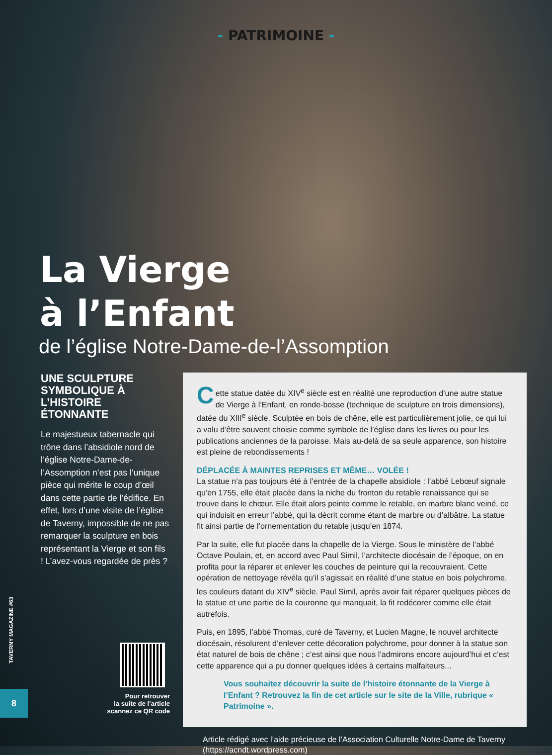- PATRIMOINE -
La Vierge
à l’Enfant
de l’église Notre-Dame-de-l’Assomption
UNE SCULPTURE SYMBOLIQUE À L’HISTOIRE ÉTONNANTE
Le majestueux tabernacle qui trône dans l’absidiole nord de l’église Notre-Dame-de-l’Assomption n’est pas l’unique pièce qui mérite le coup d’œil dans cette partie de l’édifice. En effet, lors d’une visite de l’église de Taverny, impossible de ne pas remarquer la sculpture en bois représentant la Vierge et son fils ! L’avez-vous regardée de près ?
Pour retrouver
la suite de l’article
scannez ce QR code
Cette statue datée du XIV<sup>e</sup> siècle est en réalité une reproduction d’une autre statue de Vierge à l’Enfant, en ronde-bosse (technique de sculpture en trois dimensions), datée du XIII<sup>e</sup> siècle. Sculptée en bois de chêne, elle est particulièrement jolie, ce qui lui a valu d’être souvent choisie comme symbole de l’église dans les livres ou pour les publications anciennes de la paroisse. Mais au-delà de sa seule apparence, son histoire est pleine de rebondissements !
DÉPLACÉE À MAINTES REPRISES ET MÊME… VOLÉE !
La statue n’a pas toujours été à l’entrée de la chapelle absidiole : l’abbé Lebœuf signale qu’en 1755, elle était placée dans la niche du fronton du retable renaissance qui se trouve dans le chœur. Elle était alors peinte comme le retable, en marbre blanc veiné, ce qui induisit en erreur l’abbé, qui la décrit comme étant de marbre ou d’albâtre. La statue fit ainsi partie de l’ornementation du retable jusqu’en 1874.
Par la suite, elle fut placée dans la chapelle de la Vierge. Sous le ministère de l’abbé Octave Poulain, et, en accord avec Paul Simil, l’architecte diocésain de l’époque, on en profita pour la réparer et enlever les couches de peinture qui la recouvraient. Cette opération de nettoyage révéla qu’il s’agissait en réalité d’une statue en bois polychrome, les couleurs datant du XIV<sup>e</sup> siècle. Paul Simil, après avoir fait réparer quelques pièces de la statue et une partie de la couronne qui manquait, la fit redécorer comme elle était autrefois.
Puis, en 1895, l’abbé Thomas, curé de Taverny, et Lucien Magne, le nouvel architecte diocésain, résolurent d’enlever cette décoration polychrome, pour donner à la statue son état naturel de bois de chêne ; c’est ainsi que nous l’admirons encore aujourd’hui et c’est cette apparence qui a pu donner quelques idées à certains malfaiteurs...
Vous souhaitez découvrir la suite de l’histoire étonnante de la Vierge à l’Enfant ? Retrouvez la fin de cet article sur le site de la Ville, rubrique « Patrimoine ».
Article rédigé avec l’aide précieuse de l’Association Culturelle Notre-Dame de Taverny (https://acndt.wordpress.com)
TAVERNY MAGAZINE #63
8